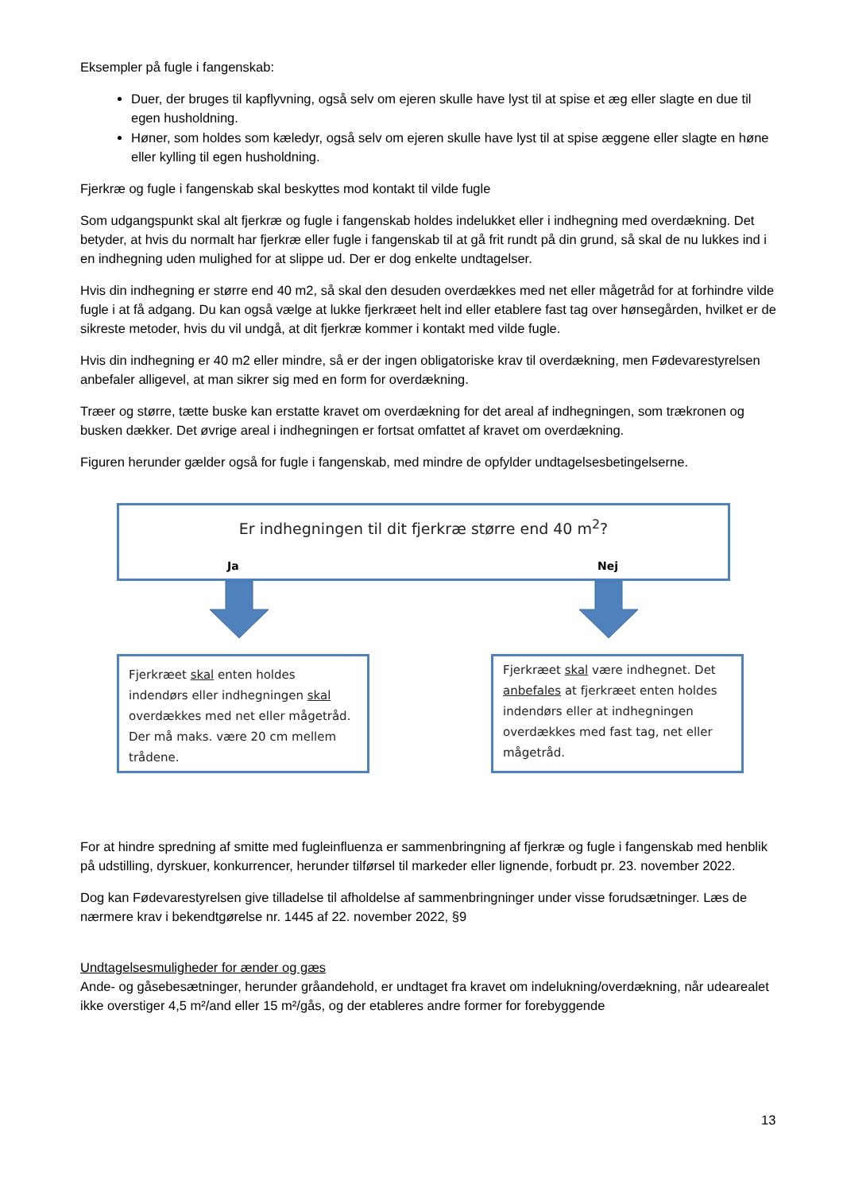Eksempler på fugle i fangenskab:
Duer, der bruges til kapflyvning, også selv om ejeren skulle have lyst til at spise et æg eller slagte en due til egen husholdning.
Høner, som holdes som kæledyr, også selv om ejeren skulle have lyst til at spise æggene eller slagte en høne eller kylling til egen husholdning.
Fjerkræ og fugle i fangenskab skal beskyttes mod kontakt til vilde fugle
Som udgangspunkt skal alt fjerkræ og fugle i fangenskab holdes indelukket eller i indhegning med overdækning. Det betyder, at hvis du normalt har fjerkræ eller fugle i fangenskab til at gå frit rundt på din grund, så skal de nu lukkes ind i en indhegning uden mulighed for at slippe ud. Der er dog enkelte undtagelser.
Hvis din indhegning er større end 40 m2, så skal den desuden overdækkes med net eller mågetråd for at forhindre vilde fugle i at få adgang. Du kan også vælge at lukke fjerkræet helt ind eller etablere fast tag over hønsegården, hvilket er de sikreste metoder, hvis du vil undgå, at dit fjerkræ kommer i kontakt med vilde fugle.
Hvis din indhegning er 40 m2 eller mindre, så er der ingen obligatoriske krav til overdækning, men Fødevarestyrelsen anbefaler alligevel, at man sikrer sig med en form for overdækning.
Træer og større, tætte buske kan erstatte kravet om overdækning for det areal af indhegningen, som trækronen og busken dækker. Det øvrige areal i indhegningen er fortsat omfattet af kravet om overdækning.
Figuren herunder gælder også for fugle i fangenskab, med mindre de opfylder undtagelsesbetingelserne.
Er indhegningen til dit fjerkræ større end 40 m<sup>2</sup>?
Ja Nej
Fjerkræet skal enten holdes indendørs eller indhegningen skal overdækkes med net eller mågetråd. Der må maks. være 20 cm mellem trådene.
Fjerkræet skal være indhegnet. Det anbefales at fjerkræet enten holdes indendørs eller at indhegningen overdækkes med fast tag, net eller mågetråd.
For at hindre spredning af smitte med fugleinfluenza er sammenbringning af fjerkræ og fugle i fangenskab med henblik på udstilling, dyrskuer, konkurrencer, herunder tilførsel til markeder eller lignende, forbudt pr. 23. november 2022.
Dog kan Fødevarestyrelsen give tilladelse til afholdelse af sammenbringninger under visse forudsætninger. Læs de nærmere krav i bekendtgørelse nr. 1445 af 22. november 2022, §9
Undtagelsesmuligheder for ænder og gæs
Ande- og gåsebesætninger, herunder gråandehold, er undtaget fra kravet om indelukning/overdækning, når udearealet ikke overstiger 4,5 m²/and eller 15 m²/gås, og der etableres andre former for forebyggende
13